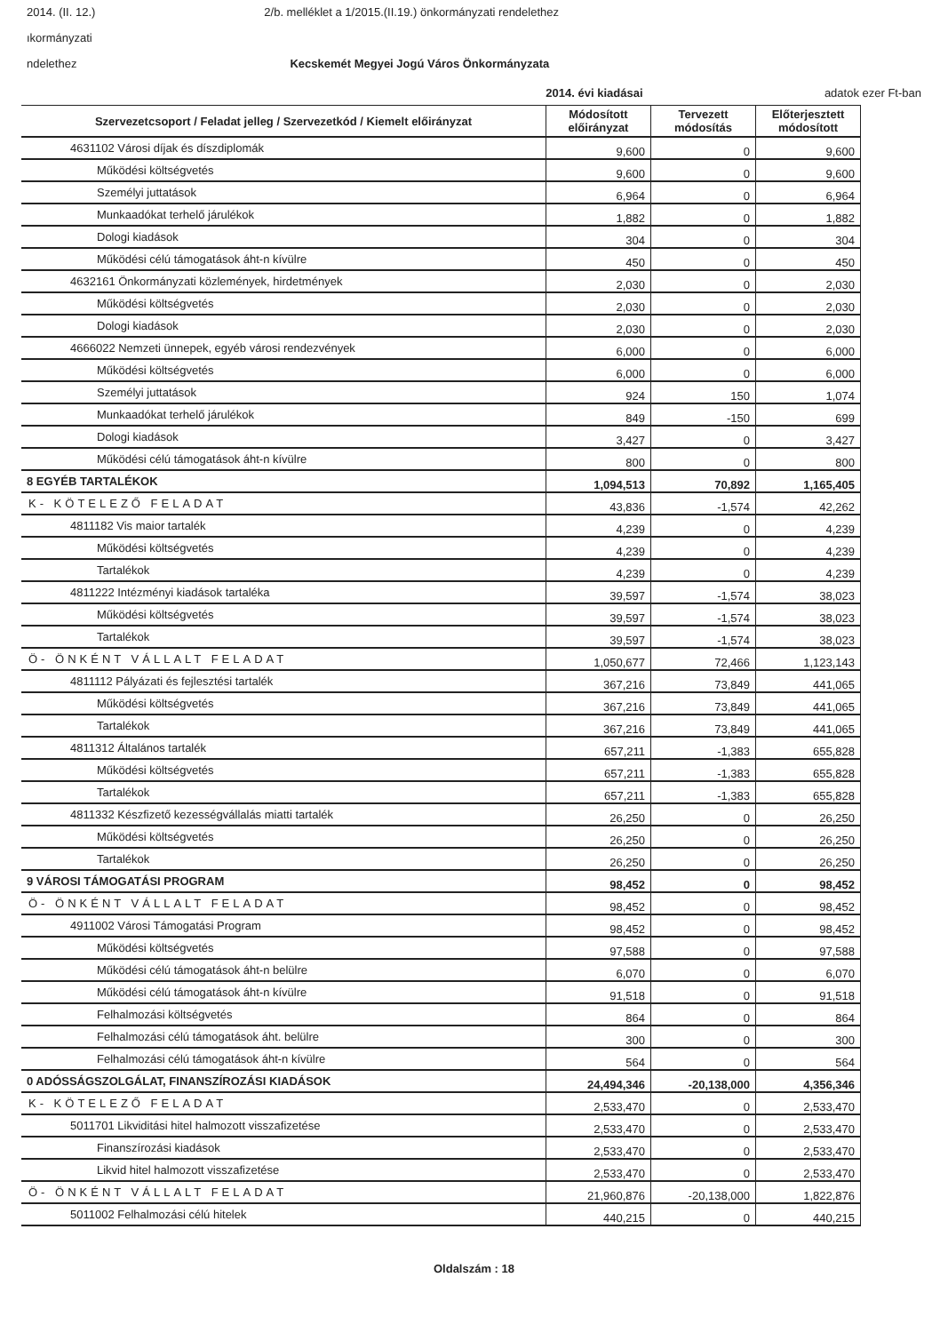2014. (II. 12.) 2/b. melléklet a 1/2015.(II.19.) önkormányzati rendelethez
ıkormányzati
ndelethez Kecskemét Megyei Jogú Város Önkormányzata
2014. évi kiadásai adatok ezer Ft-ban
| Szervezetcsoport / Feladat jelleg / Szervezetkód / Kiemelt előirányzat | Módosított előirányzat | Tervezett módosítás | Előterjesztett módosított |
| --- | --- | --- | --- |
| 4631102 Városi díjak és díszdiplomák | 9,600 | 0 | 9,600 |
| Működési költségvetés | 9,600 | 0 | 9,600 |
| Személyi juttatások | 6,964 | 0 | 6,964 |
| Munkaadókat terhelő járulékok | 1,882 | 0 | 1,882 |
| Dologi kiadások | 304 | 0 | 304 |
| Működési célú támogatások áht-n kívülre | 450 | 0 | 450 |
| 4632161 Önkormányzati közlemények, hirdetmények | 2,030 | 0 | 2,030 |
| Működési költségvetés | 2,030 | 0 | 2,030 |
| Dologi kiadások | 2,030 | 0 | 2,030 |
| 4666022 Nemzeti ünnepek, egyéb városi rendezvények | 6,000 | 0 | 6,000 |
| Működési költségvetés | 6,000 | 0 | 6,000 |
| Személyi juttatások | 924 | 150 | 1,074 |
| Munkaadókat terhelő járulékok | 849 | -150 | 699 |
| Dologi kiadások | 3,427 | 0 | 3,427 |
| Működési célú támogatások áht-n kívülre | 800 | 0 | 800 |
| 8 EGYÉB TARTALÉKOK | 1,094,513 | 70,892 | 1,165,405 |
| K- KÖTELEZŐ FELADAT | 43,836 | -1,574 | 42,262 |
| 4811182 Vis maior tartalék | 4,239 | 0 | 4,239 |
| Működési költségvetés | 4,239 | 0 | 4,239 |
| Tartalékok | 4,239 | 0 | 4,239 |
| 4811222 Intézményi kiadások tartaléka | 39,597 | -1,574 | 38,023 |
| Működési költségvetés | 39,597 | -1,574 | 38,023 |
| Tartalékok | 39,597 | -1,574 | 38,023 |
| Ö- ÖNKÉNT VÁLLALT FELADAT | 1,050,677 | 72,466 | 1,123,143 |
| 4811112 Pályázati és fejlesztési tartalék | 367,216 | 73,849 | 441,065 |
| Működési költségvetés | 367,216 | 73,849 | 441,065 |
| Tartalékok | 367,216 | 73,849 | 441,065 |
| 4811312 Általános tartalék | 657,211 | -1,383 | 655,828 |
| Működési költségvetés | 657,211 | -1,383 | 655,828 |
| Tartalékok | 657,211 | -1,383 | 655,828 |
| 4811332 Készfizető kezességvállalás miatti tartalék | 26,250 | 0 | 26,250 |
| Működési költségvetés | 26,250 | 0 | 26,250 |
| Tartalékok | 26,250 | 0 | 26,250 |
| 9 VÁROSI TÁMOGATÁSI PROGRAM | 98,452 | 0 | 98,452 |
| Ö- ÖNKÉNT VÁLLALT FELADAT | 98,452 | 0 | 98,452 |
| 4911002 Városi Támogatási Program | 98,452 | 0 | 98,452 |
| Működési költségvetés | 97,588 | 0 | 97,588 |
| Működési célú támogatások áht-n belülre | 6,070 | 0 | 6,070 |
| Működési célú támogatások áht-n kívülre | 91,518 | 0 | 91,518 |
| Felhalmozási költségvetés | 864 | 0 | 864 |
| Felhalmozási célú támogatások áht. belülre | 300 | 0 | 300 |
| Felhalmozási célú támogatások áht-n kívülre | 564 | 0 | 564 |
| 0 ADÓSSÁGSZOLGÁLAT, FINANSZÍROZÁSI KIADÁSOK | 24,494,346 | -20,138,000 | 4,356,346 |
| K- KÖTELEZŐ FELADAT | 2,533,470 | 0 | 2,533,470 |
| 5011701 Likviditási hitel halmozott visszafizetése | 2,533,470 | 0 | 2,533,470 |
| Finanszírozási kiadások | 2,533,470 | 0 | 2,533,470 |
| Likvid hitel halmozott visszafizetése | 2,533,470 | 0 | 2,533,470 |
| Ö- ÖNKÉNT VÁLLALT FELADAT | 21,960,876 | -20,138,000 | 1,822,876 |
| 5011002 Felhalmozási célú hitelek | 440,215 | 0 | 440,215 |
Oldalszám : 18